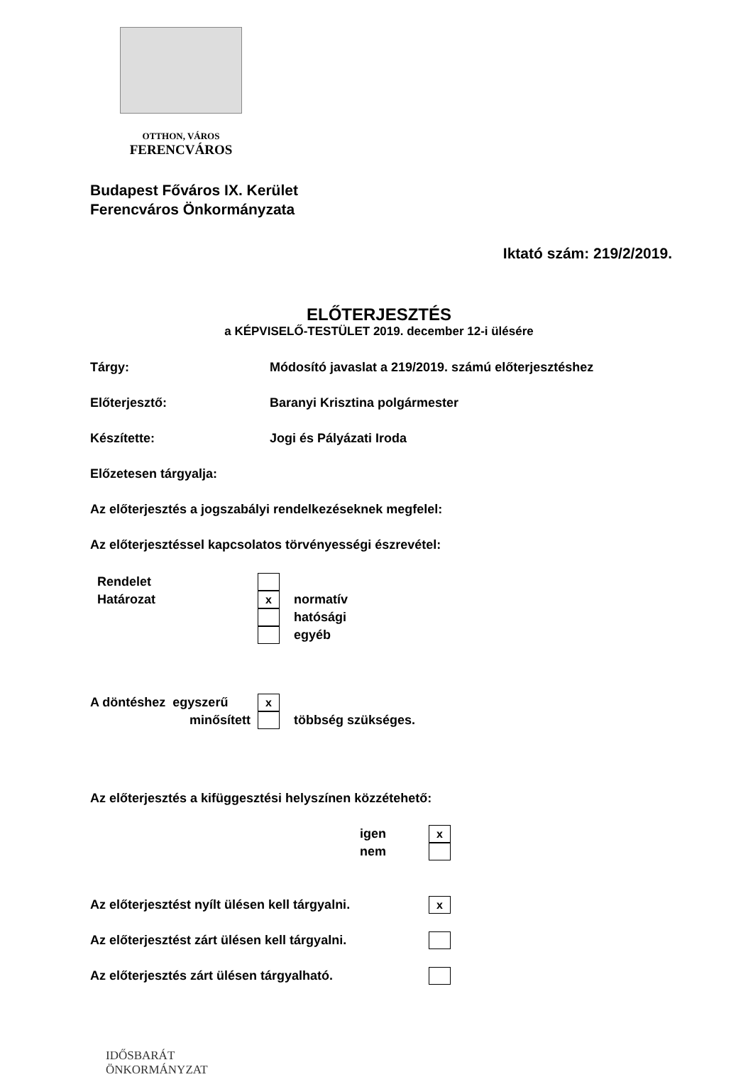OTTHON, VÁROS
FERENCVÁROS
Budapest Főváros IX. Kerület
Ferencváros Önkormányzata
Iktató szám: 219/2/2019.
ELŐTERJESZTÉS
a KÉPVISELŐ-TESTÜLET 2019. december 12-i ülésére
Tárgy: Módosító javaslat a 219/2019. számú előterjesztéshez
Előterjesztő: Baranyi Krisztina polgármester
Készítette: Jogi és Pályázati Iroda
Előzetesen tárgyalja:
Az előterjesztés a jogszabályi rendelkezéseknek megfelel:
Az előterjesztéssel kapcsolatos törvényességi észrevétel:
Rendelet
Határozat
xnormatív
hatósági
egyéb
A döntéshez egyszerű
x
minősített többség szükséges.
Az előterjesztés a kifüggesztési helyszínen közzétehető:
igen
x
nem
Az előterjesztést nyílt ülésen kell tárgyalni.
x
Az előterjesztést zárt ülésen kell tárgyalni.
Az előterjesztés zárt ülésen tárgyalható.
IDŐSBARÁT
ÖNKORMÁNYZAT